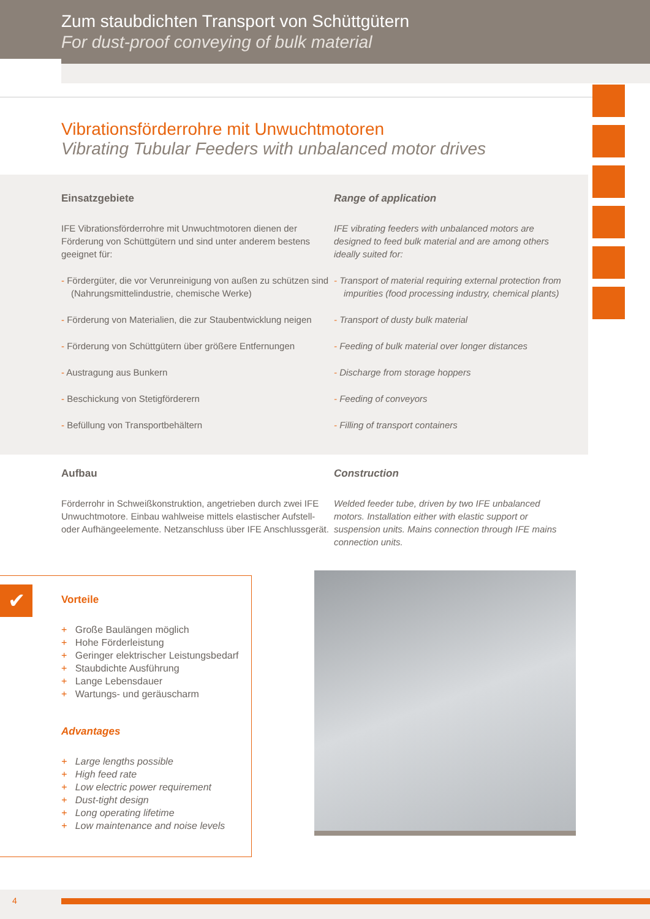Zum staubdichten Transport von Schüttgütern
For dust-proof conveying of bulk material
Vibrationsförderrohre mit Unwuchtmotoren
Vibrating Tubular Feeders with unbalanced motor drives
Einsatzgebiete
IFE Vibrationsförderrohre mit Unwuchtmotoren dienen der Förderung von Schüttgütern und sind unter anderem bestens geeignet für:
- Fördergüter, die vor Verunreinigung von außen zu schützen sind (Nahrungsmittelindustrie, chemische Werke)
- Förderung von Materialien, die zur Staubentwicklung neigen
- Förderung von Schüttgütern über größere Entfernungen
- Austragung aus Bunkern
- Beschickung von Stetigförderern
- Befüllung von Transportbehältern
Range of application
IFE vibrating feeders with unbalanced motors are designed to feed bulk material and are among others ideally suited for:
- Transport of material requiring external protection from impurities (food processing industry, chemical plants)
- Transport of dusty bulk material
- Feeding of bulk material over longer distances
- Discharge from storage hoppers
- Feeding of conveyors
- Filling of transport containers
Aufbau
Förderrohr in Schweißkonstruktion, angetrieben durch zwei IFE Unwuchtmotore. Einbau wahlweise mittels elastischer Aufstell- oder Aufhängeelemente. Netzanschluss über IFE Anschlussgerät.
Construction
Welded feeder tube, driven by two IFE unbalanced motors. Installation either with elastic support or suspension units. Mains connection through IFE mains connection units.
✔
Vorteile
+ Große Baulängen möglich
+ Hohe Förderleistung
+ Geringer elektrischer Leistungsbedarf
+ Staubdichte Ausführung
+ Lange Lebensdauer
+ Wartungs- und geräuscharm
Advantages
+ Large lengths possible
+ High feed rate
+ Low electric power requirement
+ Dust-tight design
+ Long operating lifetime
+ Low maintenance and noise levels
4